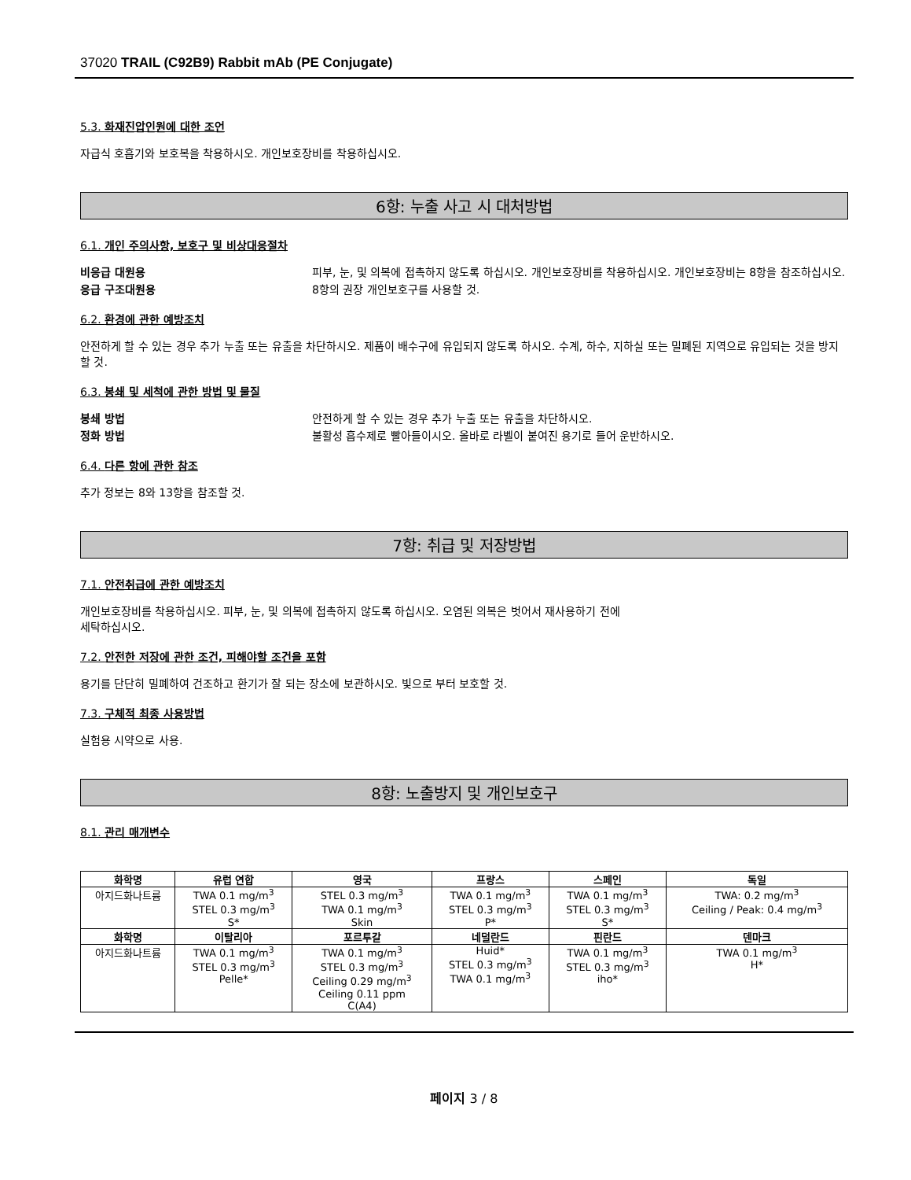37020 TRAIL (C92B9) Rabbit mAb (PE Conjugate)
5.3. 화재진압인원에 대한 조언
자급식 호흡기와 보호복을 착용하시오. 개인보호장비를 착용하십시오.
6항: 누출 사고 시 대처방법
6.1. 개인 주의사항, 보호구 및 비상대응절차
비응급 대원용 피부, 눈, 및 의복에 접촉하지 않도록 하십시오. 개인보호장비를 착용하십시오. 개인보호장비는 8항을 참조하십시오. 응급 구조대원용 8항의 권장 개인보호구를 사용할 것.
6.2. 환경에 관한 예방조치
안전하게 할 수 있는 경우 추가 누출 또는 유출을 차단하시오. 제품이 배수구에 유입되지 않도록 하시오. 수계, 하수, 지하실 또는 밀폐된 지역으로 유입되는 것을 방지할 것.
6.3. 봉쇄 및 세척에 관한 방법 및 물질
봉쇄 방법 안전하게 할 수 있는 경우 추가 누출 또는 유출을 차단하시오. 정화 방법 불활성 흡수제로 빨아들이시오. 올바로 라벨이 붙여진 용기로 들어 운반하시오.
6.4. 다른 항에 관한 참조
추가 정보는 8와 13항을 참조할 것.
7항: 취급 및 저장방법
7.1. 안전취급에 관한 예방조치
개인보호장비를 착용하십시오. 피부, 눈, 및 의복에 접촉하지 않도록 하십시오. 오염된 의복은 벗어서 재사용하기 전에
세탁하십시오.
7.2. 안전한 저장에 관한 조건, 피해야할 조건을 포함
용기를 단단히 밀폐하여 건조하고 환기가 잘 되는 장소에 보관하시오. 빛으로 부터 보호할 것.
7.3. 구체적 최종 사용방법
실험용 시약으로 사용.
8항: 노출방지 및 개인보호구
8.1. 관리 매개변수
| 화학명 | 유럽 연합 | 영국 | 프랑스 | 스페인 | 독일 |
| --- | --- | --- | --- | --- | --- |
| 아지드화나트륨 | TWA 0.1 mg/m<sup>3</sup> STEL 0.3 mg/m<sup>3</sup> S* | STEL 0.3 mg/m<sup>3</sup> TWA 0.1 mg/m<sup>3</sup> Skin | TWA 0.1 mg/m<sup>3</sup> STEL 0.3 mg/m<sup>3</sup> P* | TWA 0.1 mg/m<sup>3</sup> STEL 0.3 mg/m<sup>3</sup> S* | TWA: 0.2 mg/m<sup>3</sup> Ceiling / Peak: 0.4 mg/m<sup>3</sup> |
| 화학명 | 이탈리아 | 포르투갈 | 네덜란드 | 핀란드 | 덴마크 |
| 아지드화나트륨 | TWA 0.1 mg/m<sup>3</sup> STEL 0.3 mg/m<sup>3</sup> Pelle* | TWA 0.1 mg/m<sup>3</sup> STEL 0.3 mg/m<sup>3</sup> Ceiling 0.29 mg/m<sup>3</sup> Ceiling 0.11 ppm C(A4) | Huid* STEL 0.3 mg/m<sup>3</sup> TWA 0.1 mg/m<sup>3</sup> | TWA 0.1 mg/m<sup>3</sup> STEL 0.3 mg/m<sup>3</sup> iho* | TWA 0.1 mg/m<sup>3</sup> H* |
페이지 3 / 8